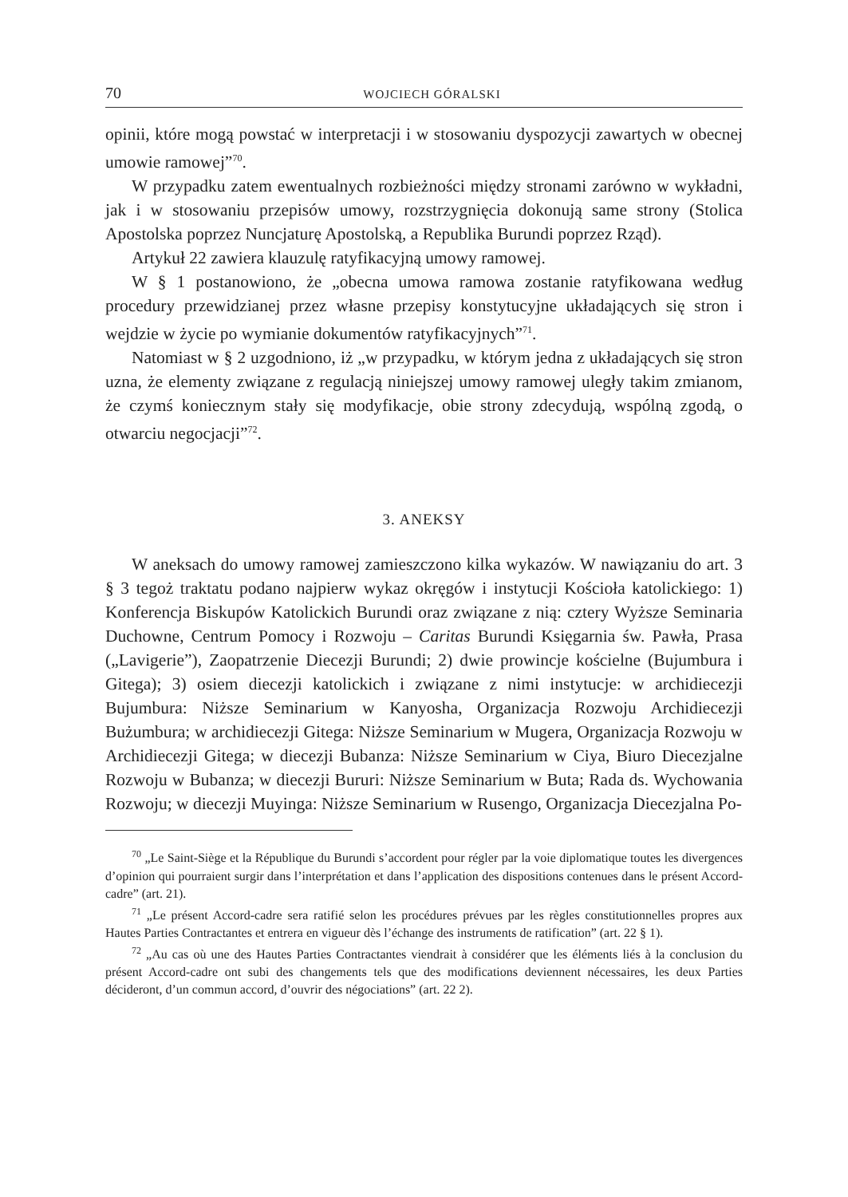70 WOJCIECH GÓRALSKI
opinii, które mogą powstać w interpretacji i w stosowaniu dyspozycji zawartych w obecnej umowie ramowej”<sup>70</sup>.
W przypadku zatem ewentualnych rozbieżności między stronami zarówno w wykładni, jak i w stosowaniu przepisów umowy, rozstrzygnięcia dokonują same strony (Stolica Apostolska poprzez Nuncjaturę Apostolską, a Republika Burundi poprzez Rząd).
Artykuł 22 zawiera klauzulę ratyfikacyjną umowy ramowej.
W § 1 postanowiono, że „obecna umowa ramowa zostanie ratyfikowana według procedury przewidzianej przez własne przepisy konstytucyjne układających się stron i wejdzie w życie po wymianie dokumentów ratyfikacyjnych”<sup>71</sup>.
Natomiast w § 2 uzgodniono, iż „w przypadku, w którym jedna z układających się stron uzna, że elementy związane z regulacją niniejszej umowy ramowej uległy takim zmianom, że czymś koniecznym stały się modyfikacje, obie strony zdecydują, wspólną zgodą, o otwarciu negocjacji”<sup>72</sup>.
3. ANEKSY
W aneksach do umowy ramowej zamieszczono kilka wykazów. W nawiązaniu do art. 3 § 3 tegoż traktatu podano najpierw wykaz okręgów i instytucji Kościoła katolickiego: 1) Konferencja Biskupów Katolickich Burundi oraz związane z nią: cztery Wyższe Seminaria Duchowne, Centrum Pomocy i Rozwoju – Caritas Burundi Księgarnia św. Pawła, Prasa („Lavigerie”), Zaopatrzenie Diecezji Burundi; 2) dwie prowincje kościelne (Bujumbura i Gitega); 3) osiem diecezji katolickich i związane z nimi instytucje: w archidiecezji Bujumbura: Niższe Seminarium w Kanyosha, Organizacja Rozwoju Archidiecezji Bużumbura; w archidiecezji Gitega: Niższe Seminarium w Mugera, Organizacja Rozwoju w Archidiecezji Gitega; w diecezji Bubanza: Niższe Seminarium w Ciya, Biuro Diecezjalne Rozwoju w Bubanza; w diecezji Bururi: Niższe Seminarium w Buta; Rada ds. Wychowania Rozwoju; w diecezji Muyinga: Niższe Seminarium w Rusengo, Organizacja Diecezjalna Po-
<sup>70</sup> „Le Saint-Siège et la République du Burundi s’accordent pour régler par la voie diplomatique toutes les divergences d’opinion qui pourraient surgir dans l’interprétation et dans l’application des dispositions contenues dans le présent Accord-cadre” (art. 21).
<sup>71</sup> „Le présent Accord-cadre sera ratifié selon les procédures prévues par les règles constitutionnelles propres aux Hautes Parties Contractantes et entrera en vigueur dès l’échange des instruments de ratification” (art. 22 § 1).
<sup>72</sup> „Au cas où une des Hautes Parties Contractantes viendrait à considérer que les éléments liés à la conclusion du présent Accord-cadre ont subi des changements tels que des modifications deviennent nécessaires, les deux Parties décideront, d’un commun accord, d’ouvrir des négociations” (art. 22 2).